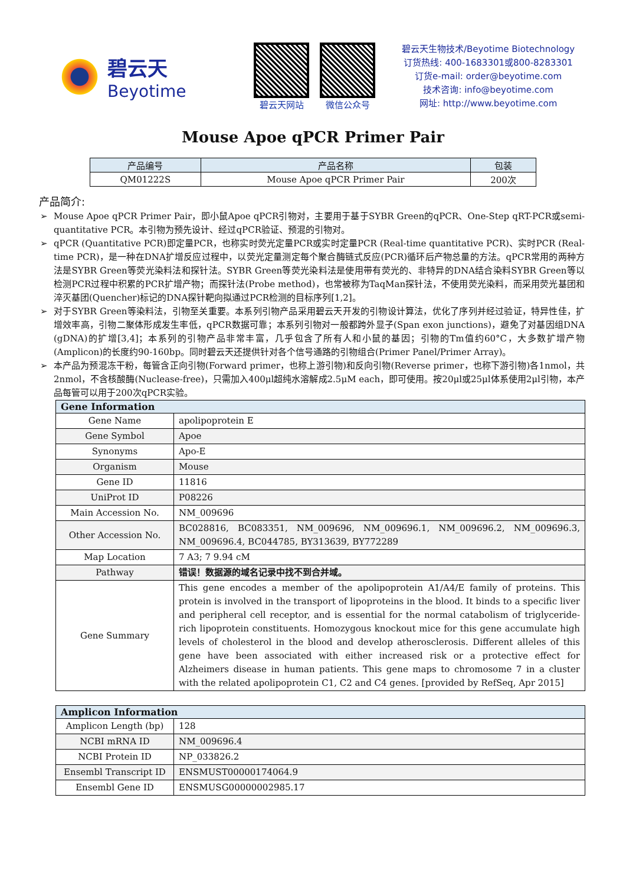碧云天
Beyotime
碧云天网站 微信公众号
碧云天生物技术/Beyotime Biotechnology
订货热线: 400-1683301或800-8283301
订货e-mail: order@beyotime.com
技术咨询: info@beyotime.com
网址: http://www.beyotime.com
Mouse Apoe qPCR Primer Pair
| 产品编号 | 产品名称 | 包装 |
| --- | --- | --- |
| QM01222S | Mouse Apoe qPCR Primer Pair | 200次 |
产品简介:
Mouse Apoe qPCR Primer Pair，即小鼠Apoe qPCR引物对，主要用于基于SYBR Green的qPCR、One-Step qRT-PCR或semi-quantitative PCR。本引物为预先设计、经过qPCR验证、预混的引物对。
qPCR (Quantitative PCR)即定量PCR，也称实时荧光定量PCR或实时定量PCR (Real-time quantitative PCR)、实时PCR (Real-time PCR)，是一种在DNA扩增反应过程中，以荧光定量测定每个聚合酶链式反应(PCR)循环后产物总量的方法。qPCR常用的两种方法是SYBR Green等荧光染料法和探针法。SYBR Green等荧光染料法是使用带有荧光的、非特异的DNA结合染料SYBR Green等以检测PCR过程中积累的PCR扩增产物；而探针法(Probe method)，也常被称为TaqMan探针法，不使用荧光染料，而采用荧光基团和淬灭基团(Quencher)标记的DNA探针靶向拟通过PCR检测的目标序列[1,2]。
对于SYBR Green等染料法，引物至关重要。本系列引物产品采用碧云天开发的引物设计算法，优化了序列并经过验证，特异性佳，扩增效率高，引物二聚体形成发生率低，qPCR数据可靠；本系列引物对一般都跨外显子(Span exon junctions)，避免了对基因组DNA (gDNA)的扩增[3,4]；本系列的引物产品非常丰富，几乎包含了所有人和小鼠的基因；引物的Tm值约60°C，大多数扩增产物(Amplicon)的长度约90-160bp。同时碧云天还提供针对各个信号通路的引物组合(Primer Panel/Primer Array)。
本产品为预混冻干粉，每管含正向引物(Forward primer，也称上游引物)和反向引物(Reverse primer，也称下游引物)各1nmol，共2nmol，不含核酸酶(Nuclease-free)，只需加入400μl超纯水溶解成2.5μM each，即可使用。按20μl或25μl体系使用2μl引物，本产品每管可以用于200次qPCR实验。
| Gene Information | |
| --- | --- |
| Gene Name | apolipoprotein E |
| Gene Symbol | Apoe |
| Synonyms | Apo-E |
| Organism | Mouse |
| Gene ID | 11816 |
| UniProt ID | P08226 |
| Main Accession No. | NM_009696 |
| Other Accession No. | BC028816, BC083351, NM_009696, NM_009696.1, NM_009696.2, NM_009696.3, NM_009696.4, BC044785, BY313639, BY772289 |
| Map Location | 7 A3; 7 9.94 cM |
| Pathway | 错误！数据源的域名记录中找不到合并域。 |
| Gene Summary | This gene encodes a member of the apolipoprotein A1/A4/E family of proteins. This protein is involved in the transport of lipoproteins in the blood. It binds to a specific liver and peripheral cell receptor, and is essential for the normal catabolism of triglyceride-rich lipoprotein constituents. Homozygous knockout mice for this gene accumulate high levels of cholesterol in the blood and develop atherosclerosis. Different alleles of this gene have been associated with either increased risk or a protective effect for Alzheimers disease in human patients. This gene maps to chromosome 7 in a cluster with the related apolipoprotein C1, C2 and C4 genes. [provided by RefSeq, Apr 2015] |
| Amplicon Information | |
| --- | --- |
| Amplicon Length (bp) | 128 |
| NCBI mRNA ID | NM_009696.4 |
| NCBI Protein ID | NP_033826.2 |
| Ensembl Transcript ID | ENSMUST00000174064.9 |
| Ensembl Gene ID | ENSMUSG00000002985.17 |